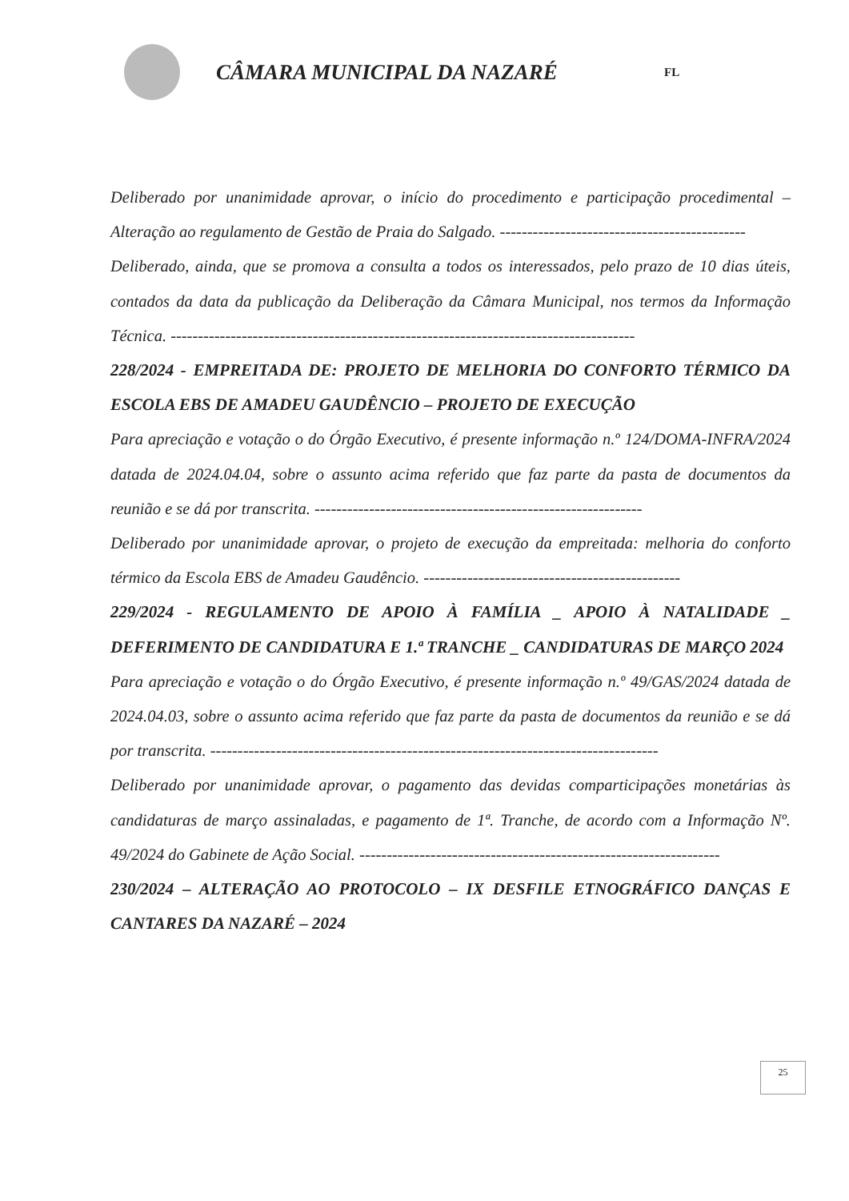CÂMARA MUNICIPAL DA NAZARÉ
FL
Deliberado por unanimidade aprovar, o início do procedimento e participação procedimental – Alteração ao regulamento de Gestão de Praia do Salgado. ---------------------------------------------
Deliberado, ainda, que se promova a consulta a todos os interessados, pelo prazo de 10 dias úteis, contados da data da publicação da Deliberação da Câmara Municipal, nos termos da Informação Técnica. -------------------------------------------------------------------------------------
228/2024 - EMPREITADA DE: PROJETO DE MELHORIA DO CONFORTO TÉRMICO DA ESCOLA EBS DE AMADEU GAUDÊNCIO – PROJETO DE EXECUÇÃO
Para apreciação e votação o do Órgão Executivo, é presente informação n.º 124/DOMA-INFRA/2024 datada de 2024.04.04, sobre o assunto acima referido que faz parte da pasta de documentos da reunião e se dá por transcrita. ------------------------------------------------------------
Deliberado por unanimidade aprovar, o projeto de execução da empreitada: melhoria do conforto térmico da Escola EBS de Amadeu Gaudêncio. -----------------------------------------------
229/2024 - REGULAMENTO DE APOIO À FAMÍLIA _ APOIO À NATALIDADE _ DEFERIMENTO DE CANDIDATURA E 1.ª TRANCHE _ CANDIDATURAS DE MARÇO 2024
Para apreciação e votação o do Órgão Executivo, é presente informação n.º 49/GAS/2024 datada de 2024.04.03, sobre o assunto acima referido que faz parte da pasta de documentos da reunião e se dá por transcrita. ----------------------------------------------------------------------------------
Deliberado por unanimidade aprovar, o pagamento das devidas comparticipações monetárias às candidaturas de março assinaladas, e pagamento de 1ª. Tranche, de acordo com a Informação Nº. 49/2024 do Gabinete de Ação Social. ------------------------------------------------------------------
230/2024 – ALTERAÇÃO AO PROTOCOLO – IX DESFILE ETNOGRÁFICO DANÇAS E CANTARES DA NAZARÉ – 2024
25